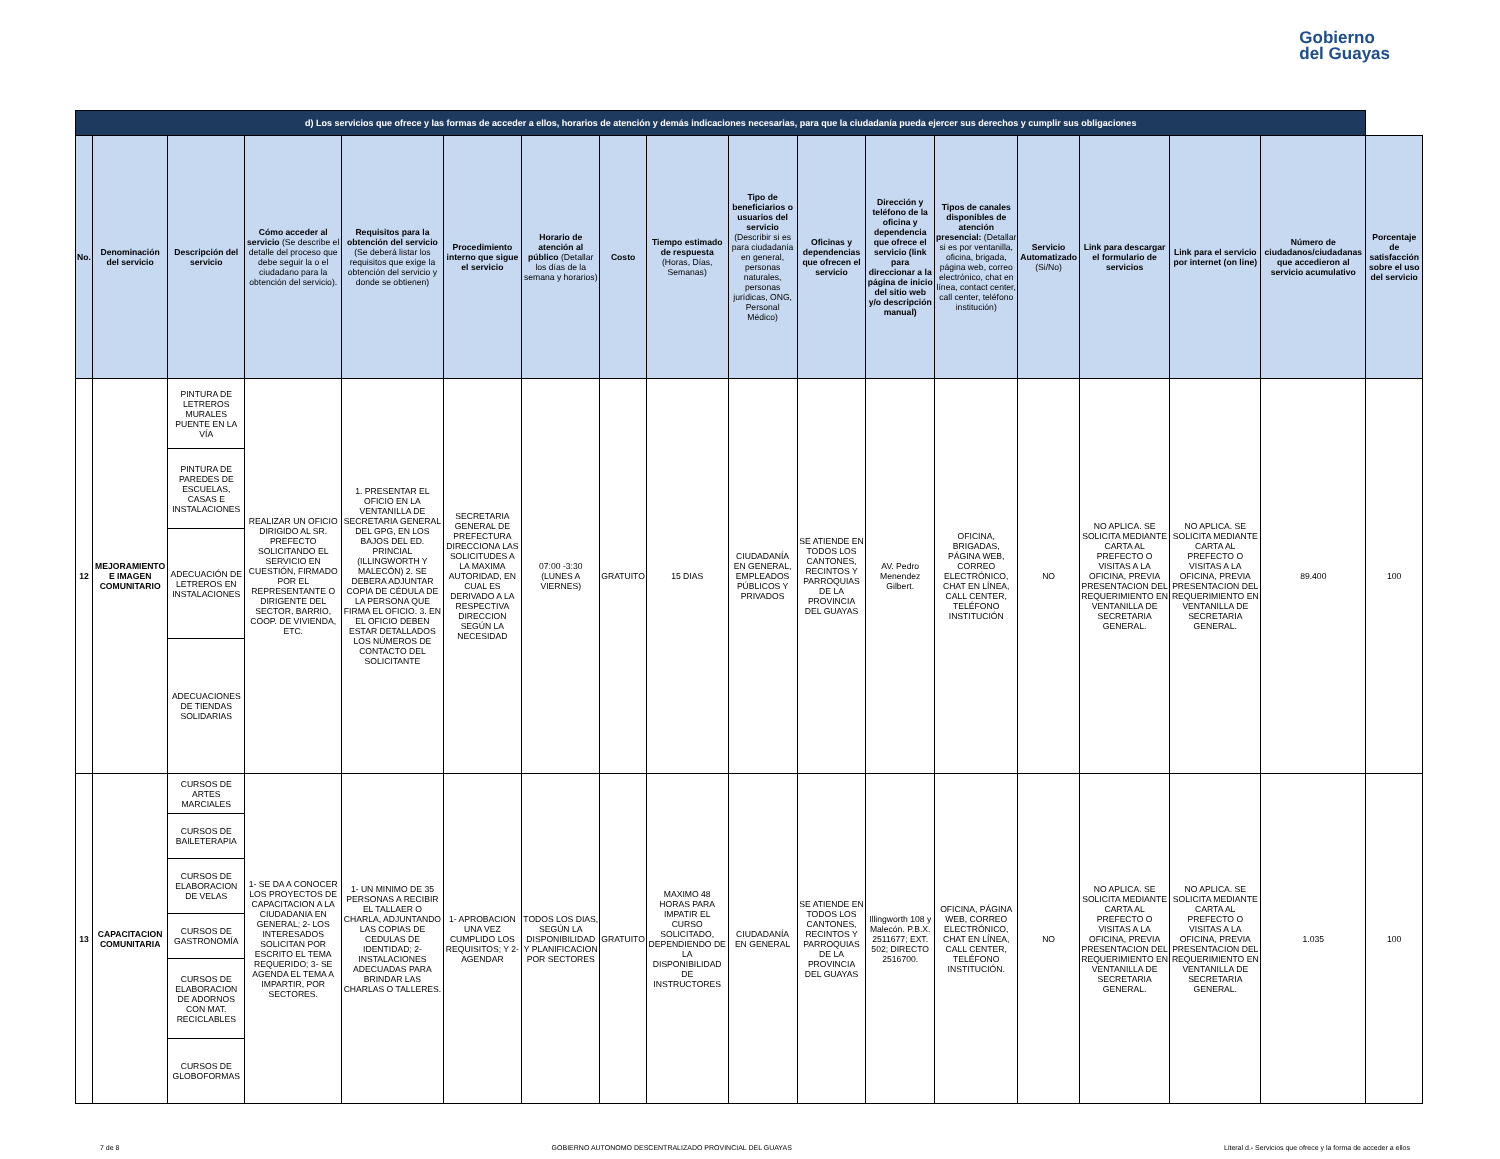Gobierno
del Guayas
| d) Los servicios que ofrece y las formas de acceder a ellos, horarios de atención y demás indicaciones necesarias, para que la ciudadanía pueda ejercer sus derechos y cumplir sus obligaciones | | | | | | | | | | | | | | | | | |
| No. | Denominación del servicio | Descripción del servicio | Cómo acceder al servicio (Se describe el detalle del proceso que debe seguir la o el ciudadano para la obtención del servicio). | Requisitos para la obtención del servicio (Se deberá listar los requisitos que exige la obtención del servicio y donde se obtienen) | Procedimiento interno que sigue el servicio | Horario de atención al público (Detallar los días de la semana y horarios) | Costo | Tiempo estimado de respuesta (Horas, Días, Semanas) | Tipo de beneficiarios o usuarios del servicio (Describir si es para ciudadanía en general, personas naturales, personas jurídicas, ONG, Personal Médico) | Oficinas y dependencias que ofrecen el servicio | Dirección y teléfono de la oficina y dependencia que ofrece el servicio (link para direccionar a la página de inicio del sitio web y/o descripción manual) | Tipos de canales disponibles de atención presencial: (Detallar si es por ventanilla, oficina, brigada, página web, correo electrónico, chat en línea, contact center, call center, teléfono institución) | Servicio Automatizado (Si/No) | Link para descargar el formulario de servicios | Link para el servicio por internet (on line) | Número de ciudadanos/ciudadanas que accedieron al servicio acumulativo | Porcentaje de satisfacción sobre el uso del servicio |
| 12 | MEJORAMIENTO E IMAGEN COMUNITARIO | PINTURA DE LETREROS MURALES PUENTE EN LA VÍA | REALIZAR UN OFICIO DIRIGIDO AL SR. PREFECTO SOLICITANDO EL SERVICIO EN CUESTIÓN, FIRMADO POR EL REPRESENTANTE O DIRIGENTE DEL SECTOR, BARRIO, COOP. DE VIVIENDA, ETC. | 1. PRESENTAR EL OFICIO EN LA VENTANILLA DE SECRETARIA GENERAL DEL GPG, EN LOS BAJOS DEL ED. PRINCIAL (ILLINGWORTH Y MALECÓN) 2. SE DEBERA ADJUNTAR COPIA DE CÉDULA DE LA PERSONA QUE FIRMA EL OFICIO. 3. EN EL OFICIO DEBEN ESTAR DETALLADOS LOS NÚMEROS DE CONTACTO DEL SOLICITANTE | SECRETARIA GENERAL DE PREFECTURA DIRECCIONA LAS SOLICITUDES A LA MAXIMA AUTORIDAD, EN CUAL ES DERIVADO A LA RESPECTIVA DIRECCION SEGÚN LA NECESIDAD | 07:00 -3:30 (LUNES A VIERNES) | GRATUITO | 15 DIAS | CIUDADANÍA EN GENERAL, EMPLEADOS PÚBLICOS Y PRIVADOS | SE ATIENDE EN TODOS LOS CANTONES, RECINTOS Y PARROQUIAS DE LA PROVINCIA DEL GUAYAS | AV. Pedro Menendez Gilbert. | OFICINA, BRIGADAS, PÁGINA WEB, CORREO ELECTRÓNICO, CHAT EN LÍNEA, CALL CENTER, TELÉFONO INSTITUCIÓN | NO | NO APLICA. SE SOLICITA MEDIANTE CARTA AL PREFECTO O VISITAS A LA OFICINA, PREVIA PRESENTACION DEL REQUERIMIENTO EN VENTANILLA DE SECRETARIA GENERAL. | NO APLICA. SE SOLICITA MEDIANTE CARTA AL PREFECTO O VISITAS A LA OFICINA, PREVIA PRESENTACION DEL REQUERIMIENTO EN VENTANILLA DE SECRETARIA GENERAL. | 89.400 | 100 |
| | | PINTURA DE PAREDES DE ESCUELAS, CASAS E INSTALACIONES | | | | | | | | | | | | | | | |
| | | ADECUACIÓN DE LETREROS EN INSTALACIONES | | | | | | | | | | | | | | | |
| | | ADECUACIONES DE TIENDAS SOLIDARIAS | | | | | | | | | | | | | | | |
| 13 | CAPACITACION COMUNITARIA | CURSOS DE ARTES MARCIALES | 1- SE DA A CONOCER LOS PROYECTOS DE CAPACITACION A LA CIUDADANIA EN GENERAL; 2- LOS INTERESADOS SOLICITAN POR ESCRITO EL TEMA REQUERIDO; 3- SE AGENDA EL TEMA A IMPARTIR, POR SECTORES. | 1- UN MINIMO DE 35 PERSONAS A RECIBIR EL TALLAER O CHARLA, ADJUNTANDO LAS COPIAS DE CEDULAS DE IDENTIDAD; 2- INSTALACIONES ADECUADAS PARA BRINDAR LAS CHARLAS O TALLERES. | 1- APROBACION UNA VEZ CUMPLIDO LOS REQUISITOS; Y 2- AGENDAR | TODOS LOS DIAS, SEGÚN LA DISPONIBILIDAD Y PLANIFICACION POR SECTORES | GRATUITO | MAXIMO 48 HORAS PARA IMPATIR EL CURSO SOLICITADO, DEPENDIENDO DE LA DISPONIBILIDAD DE INSTRUCTORES | CIUDADANÍA EN GENERAL | SE ATIENDE EN TODOS LOS CANTONES, RECINTOS Y PARROQUIAS DE LA PROVINCIA DEL GUAYAS | Illingworth 108 y Malecón. P.B.X. 2511677; EXT. 502; DIRECTO 2516700. | OFICINA, PÁGINA WEB, CORREO ELECTRÓNICO, CHAT EN LÍNEA, CALL CENTER, TELÉFONO INSTITUCIÓN. | NO | NO APLICA. SE SOLICITA MEDIANTE CARTA AL PREFECTO O VISITAS A LA OFICINA, PREVIA PRESENTACION DEL REQUERIMIENTO EN VENTANILLA DE SECRETARIA GENERAL. | NO APLICA. SE SOLICITA MEDIANTE CARTA AL PREFECTO O VISITAS A LA OFICINA, PREVIA PRESENTACION DEL REQUERIMIENTO EN VENTANILLA DE SECRETARIA GENERAL. | 1.035 | 100 |
| | | CURSOS DE BAILETERAPIA | | | | | | | | | | | | | | | |
| | | CURSOS DE ELABORACION DE VELAS | | | | | | | | | | | | | | | |
| | | CURSOS DE GASTRONOMÍA | | | | | | | | | | | | | | | |
| | | CURSOS DE ELABORACION DE ADORNOS CON MAT. RECICLABLES | | | | | | | | | | | | | | | |
| | | CURSOS DE GLOBOFORMAS | | | | | | | | | | | | | | | |
7 de 8 GOBIERNO AUTONOMO DESCENTRALIZADO PROVINCIAL DEL GUAYAS Literal d.- Servicios que ofrece y la forma de acceder a ellos